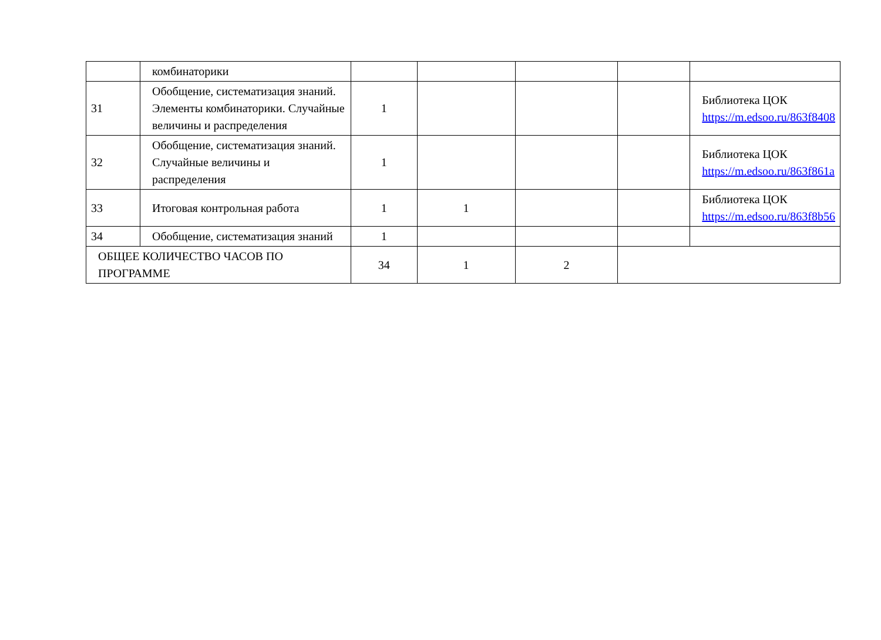| | комбинаторики | | | | | |
| 31 | Обобщение, систематизация знаний. Элементы комбинаторики. Случайные величины и распределения | 1 | | | | Библиотека ЦОК https://m.edsoo.ru/863f8408 |
| 32 | Обобщение, систематизация знаний. Случайные величины и распределения | 1 | | | | Библиотека ЦОК https://m.edsoo.ru/863f861a |
| 33 | Итоговая контрольная работа | 1 | 1 | | | Библиотека ЦОК https://m.edsoo.ru/863f8b56 |
| 34 | Обобщение, систематизация знаний | 1 | | | | |
| ОБЩЕЕ КОЛИЧЕСТВО ЧАСОВ ПО ПРОГРАММЕ | | 34 | 1 | 2 | | |